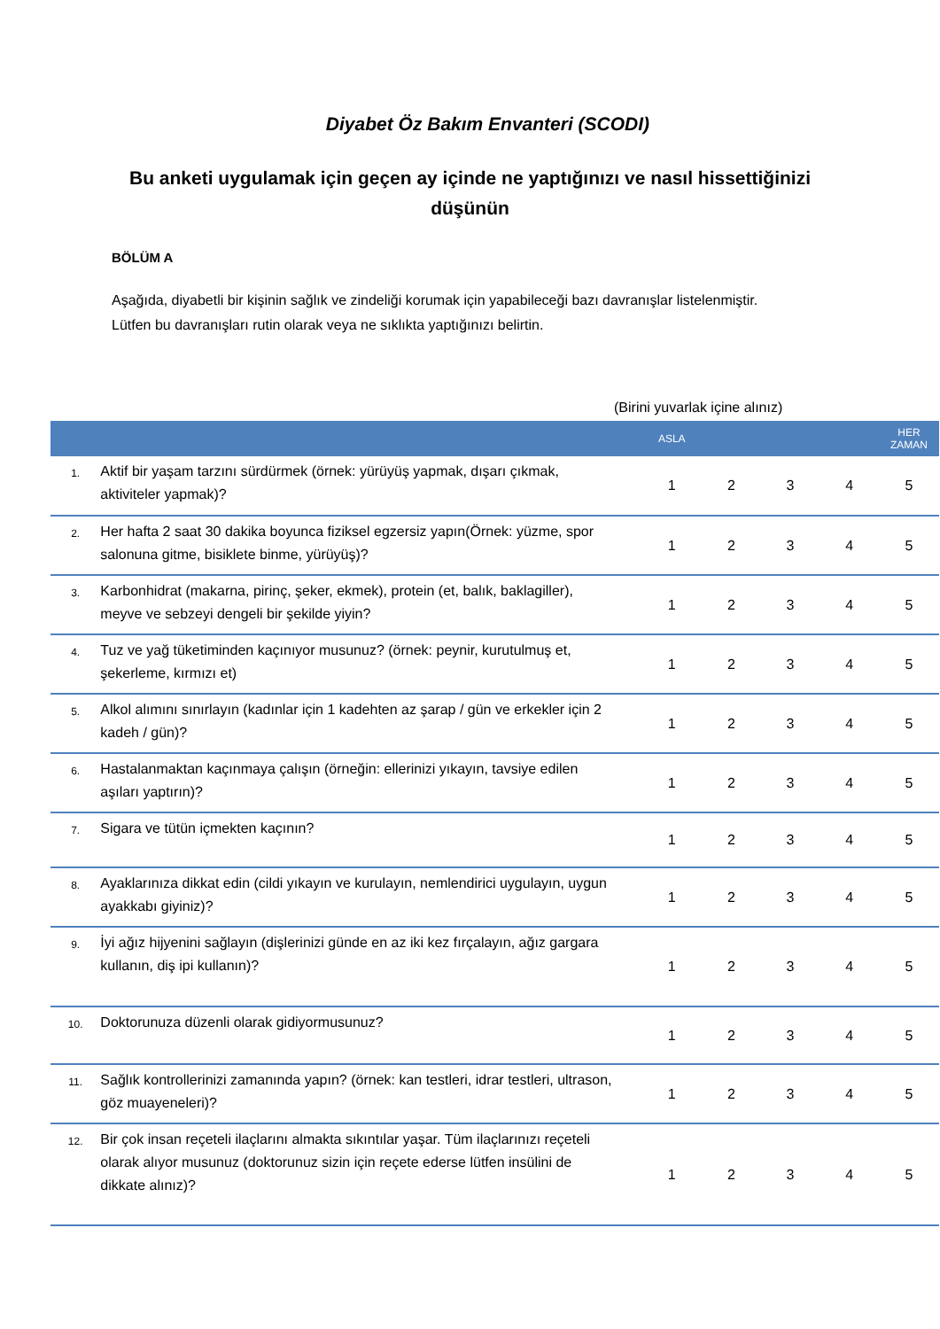Diyabet Öz Bakım Envanteri (SCODI)
Bu anketi uygulamak için geçen ay içinde ne yaptığınızı ve nasıl hissettiğinizi düşünün
BÖLÜM A
Aşağıda, diyabetli bir kişinin sağlık ve zindeliği korumak için yapabileceği bazı davranışlar listelenmiştir. Lütfen bu davranışları rutin olarak veya ne sıklıkta yaptığınızı belirtin.
(Birini yuvarlak içine alınız)
| | | ASLA | | | | HER ZAMAN |
| --- | --- | --- | --- | --- | --- | --- |
| 1. | Aktif bir yaşam tarzını sürdürmek (örnek: yürüyüş yapmak, dışarı çıkmak, aktiviteler yapmak)? | 1 | 2 | 3 | 4 | 5 |
| 2. | Her hafta 2 saat 30 dakika boyunca fiziksel egzersiz yapın(Örnek: yüzme, spor salonuna gitme, bisiklete binme, yürüyüş)? | 1 | 2 | 3 | 4 | 5 |
| 3. | Karbonhidrat (makarna, pirinç, şeker, ekmek), protein (et, balık, baklagiller), meyve ve sebzeyi dengeli bir şekilde yiyin? | 1 | 2 | 3 | 4 | 5 |
| 4. | Tuz ve yağ tüketiminden kaçınıyor musunuz? (örnek: peynir, kurutulmuş et, şekerleme, kırmızı et) | 1 | 2 | 3 | 4 | 5 |
| 5. | Alkol alımını sınırlayın (kadınlar için 1 kadehten az şarap / gün ve erkekler için 2 kadeh / gün)? | 1 | 2 | 3 | 4 | 5 |
| 6. | Hastalanmaktan kaçınmaya çalışın (örneğin: ellerinizi yıkayın, tavsiye edilen aşıları yaptırın)? | 1 | 2 | 3 | 4 | 5 |
| 7. | Sigara ve tütün içmekten kaçının? | 1 | 2 | 3 | 4 | 5 |
| 8. | Ayaklarınıza dikkat edin (cildi yıkayın ve kurulayın, nemlendirici uygulayın, uygun ayakkabı giyiniz)? | 1 | 2 | 3 | 4 | 5 |
| 9. | İyi ağız hijyenini sağlayın (dişlerinizi günde en az iki kez fırçalayın, ağız gargara kullanın, diş ipi kullanın)? | 1 | 2 | 3 | 4 | 5 |
| 10. | Doktorunuza düzenli olarak gidiyormusunuz? | 1 | 2 | 3 | 4 | 5 |
| 11. | Sağlık kontrollerinizi zamanında yapın? (örnek: kan testleri, idrar testleri, ultrason, göz muayeneleri)? | 1 | 2 | 3 | 4 | 5 |
| 12. | Bir çok insan reçeteli ilaçlarını almakta sıkıntılar yaşar. Tüm ilaçlarınızı reçeteli olarak alıyor musunuz (doktorunuz sizin için reçete ederse lütfen insülini de dikkate alınız)? | 1 | 2 | 3 | 4 | 5 |